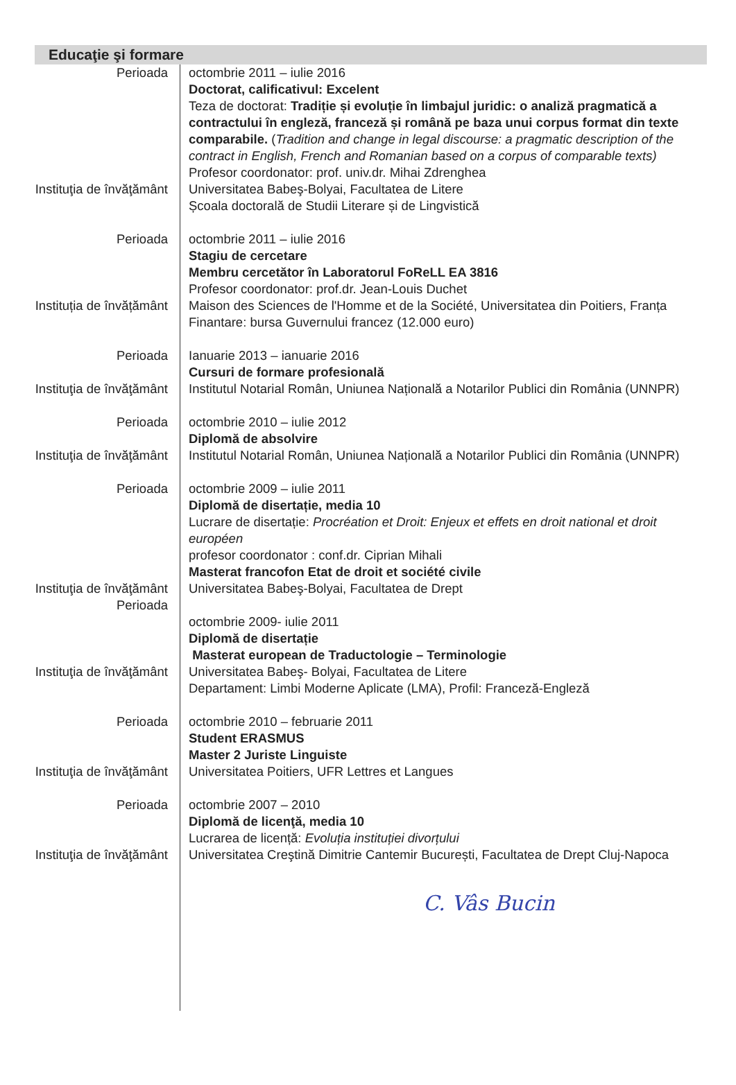Educaţie şi formare
Perioada octombrie 2011 – iulie 2016
Doctorat, calificativul: Excelent
Teza de doctorat: Tradiție și evoluție în limbajul juridic: o analiză pragmatică a contractului în engleză, franceză și română pe baza unui corpus format din texte comparabile. (Tradition and change in legal discourse: a pragmatic description of the contract in English, French and Romanian based on a corpus of comparable texts)
Profesor coordonator: prof. univ.dr. Mihai Zdrenghea
Instituţia de învăţământ
Universitatea Babeş-Bolyai, Facultatea de Litere
Școala doctorală de Studii Literare și de Lingvistică
Perioada octombrie 2011 – iulie 2016
Stagiu de cercetare
Membru cercetător în Laboratorul FoReLL EA 3816
Profesor coordonator: prof.dr. Jean-Louis Duchet
Instituția de învățământ
Maison des Sciences de l'Homme et de la Société, Universitatea din Poitiers, Franța
Finantare: bursa Guvernului francez (12.000 euro)
Perioada Ianuarie 2013 – ianuarie 2016
Cursuri de formare profesională
Instituţia de învăţământ
Institutul Notarial Român, Uniunea Națională a Notarilor Publici din România (UNNPR)
Perioada octombrie 2010 – iulie 2012
Diplomă de absolvire
Instituţia de învăţământ
Institutul Notarial Român, Uniunea Națională a Notarilor Publici din România (UNNPR)
Perioada octombrie 2009 – iulie 2011
Diplomă de disertație, media 10
Lucrare de disertație: Procréation et Droit: Enjeux et effets en droit national et droit européen
profesor coordonator : conf.dr. Ciprian Mihali
Masterat francofon Etat de droit et société civile
Instituţia de învăţământ
Perioada
Universitatea Babeş-Bolyai, Facultatea de Drept
octombrie 2009- iulie 2011
Diplomă de disertație
Masterat european de Traductologie – Terminologie
Instituţia de învăţământ
Universitatea Babeş- Bolyai, Facultatea de Litere
Departament: Limbi Moderne Aplicate (LMA), Profil: Franceză-Engleză
Perioada octombrie 2010 – februarie 2011
Student ERASMUS
Master 2 Juriste Linguiste
Instituţia de învăţământ
Universitatea Poitiers, UFR Lettres et Langues
Perioada octombrie 2007 – 2010
Diplomă de licenţă, media 10
Lucrarea de licență: Evoluția instituției divorțului
Instituţia de învăţământ
Universitatea Creştină Dimitrie Cantemir București, Facultatea de Drept Cluj-Napoca
C. Vâs Bucin